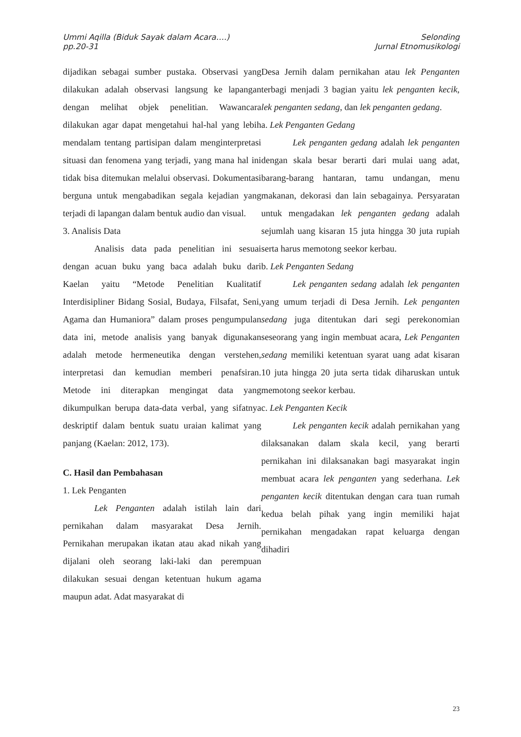Ummi Aqilla (Biduk Sayak dalam Acara….)
pp.20-31
Selonding
Jurnal Etnomusikologi
dijadikan sebagai sumber pustaka. Observasi yang dilakukan adalah observasi langsung ke lapangan dengan melihat objek penelitian. Wawancara dilakukan agar dapat mengetahui hal-hal yang lebih mendalam tentang partisipan dalam menginterpretasi situasi dan fenomena yang terjadi, yang mana hal ini tidak bisa ditemukan melalui observasi. Dokumentasi berguna untuk mengabadikan segala kejadian yang terjadi di lapangan dalam bentuk audio dan visual.
3. Analisis Data
Analisis data pada penelitian ini sesuai dengan acuan buku yang baca adalah buku dari Kaelan yaitu “Metode Penelitian Kualitatif Interdisipliner Bidang Sosial, Budaya, Filsafat, Seni, Agama dan Humaniora” dalam proses pengumpulan data ini, metode analisis yang banyak digunakan adalah metode hermeneutika dengan verstehen, interpretasi dan kemudian memberi penafsiran. Metode ini diterapkan mengingat data yang dikumpulkan berupa data-data verbal, yang sifatnya deskriptif dalam bentuk suatu uraian kalimat yang panjang (Kaelan: 2012, 173).
C. Hasil dan Pembahasan
1. Lek Penganten
Lek Penganten adalah istilah lain dari pernikahan dalam masyarakat Desa Jernih. Pernikahan merupakan ikatan atau akad nikah yang dijalani oleh seorang laki-laki dan perempuan dilakukan sesuai dengan ketentuan hukum agama maupun adat. Adat masyarakat di
Desa Jernih dalam pernikahan atau lek Penganten terbagi menjadi 3 bagian yaitu lek penganten kecik, lek penganten sedang, dan lek penganten gedang.
a. Lek Penganten Gedang
Lek penganten gedang adalah lek penganten dengan skala besar berarti dari mulai uang adat, barang-barang hantaran, tamu undangan, menu makanan, dekorasi dan lain sebagainya. Persyaratan untuk mengadakan lek penganten gedang adalah sejumlah uang kisaran 15 juta hingga 30 juta rupiah serta harus memotong seekor kerbau.
b. Lek Penganten Sedang
Lek penganten sedang adalah lek penganten yang umum terjadi di Desa Jernih. Lek penganten sedang juga ditentukan dari segi perekonomian seseorang yang ingin membuat acara, Lek Penganten sedang memiliki ketentuan syarat uang adat kisaran 10 juta hingga 20 juta serta tidak diharuskan untuk memotong seekor kerbau.
c. Lek Penganten Kecik
Lek penganten kecik adalah pernikahan yang dilaksanakan dalam skala kecil, yang berarti pernikahan ini dilaksanakan bagi masyarakat ingin membuat acara lek penganten yang sederhana. Lek penganten kecik ditentukan dengan cara tuan rumah kedua belah pihak yang ingin memiliki hajat pernikahan mengadakan rapat keluarga dengan dihadiri
23